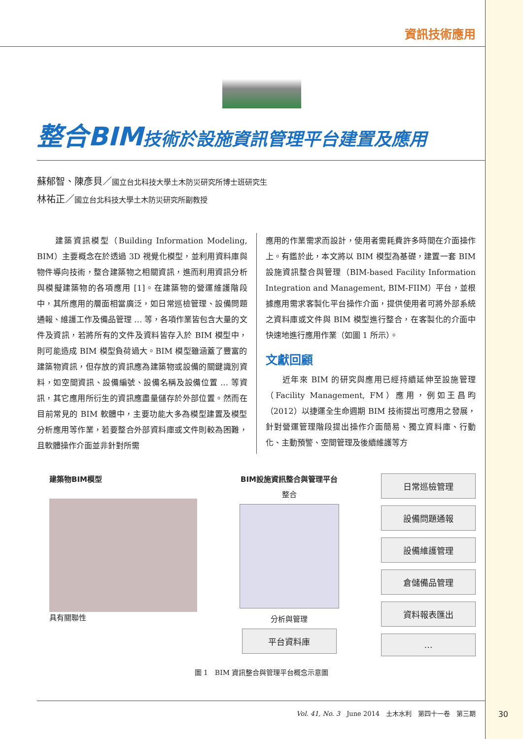資訊技術應用
整合BIM技術於設施資訊管理平台建置及應用
蘇郁智、陳彥貝／國立台北科技大學土木防災研究所博士班研究生
林祐正／國立台北科技大學土木防災研究所副教授
　　建築資訊模型（Building Information Modeling, BIM）主要概念在於透過 3D 視覺化模型，並利用資料庫與物件導向技術，整合建築物之相關資訊，進而利用資訊分析與模擬建築物的各項應用 [1]。在建築物的營運維護階段中，其所應用的層面相當廣泛，如日常巡檢管理、設備問題通報、維護工作及備品管理 … 等，各項作業皆包含大量的文件及資訊，若將所有的文件及資料皆存入於 BIM 模型中，則可能造成 BIM 模型負荷過大。BIM 模型雖涵蓋了豐富的建築物資訊，但存放的資訊應為建築物或設備的關鍵識別資料，如空間資訊、設備編號、設備名稱及設備位置 … 等資訊，其它應用所衍生的資訊應盡量儲存於外部位置。然而在目前常見的 BIM 軟體中，主要功能大多為模型建置及模型分析應用等作業，若要整合外部資料庫或文件則較為困難，且軟體操作介面並非針對所需
應用的作業需求而設計，使用者需耗費許多時間在介面操作上。有鑑於此，本文將以 BIM 模型為基礎，建置一套 BIM 設施資訊整合與管理（BIM-based Facility Information Integration and Management, BIM-FIIM）平台，並根據應用需求客製化平台操作介面，提供使用者可將外部系統之資料庫或文件與 BIM 模型進行整合，在客製化的介面中快速地進行應用作業（如圖 1 所示）。
文獻回顧
　　近年來 BIM 的研究與應用已經持續延伸至設施管理（Facility Management, FM）應用，例如王昌昀（2012）以捷運全生命週期 BIM 技術提出可應用之發展，針對營運管理階段提出操作介面簡易、獨立資料庫、行動化、主動預警、空間管理及後續維護等方
建築物BIM模型
具有關聯性
BIM設施資訊整合與管理平台
整合
分析與管理
平台資料庫
日常巡檢管理
設備問題通報
設備維護管理
倉儲備品管理
資料報表匯出
…
圖 1　BIM 資訊整合與管理平台概念示意圖
Vol. 41, No. 3　June 2014　土木水利　第四十一卷　第三期
30